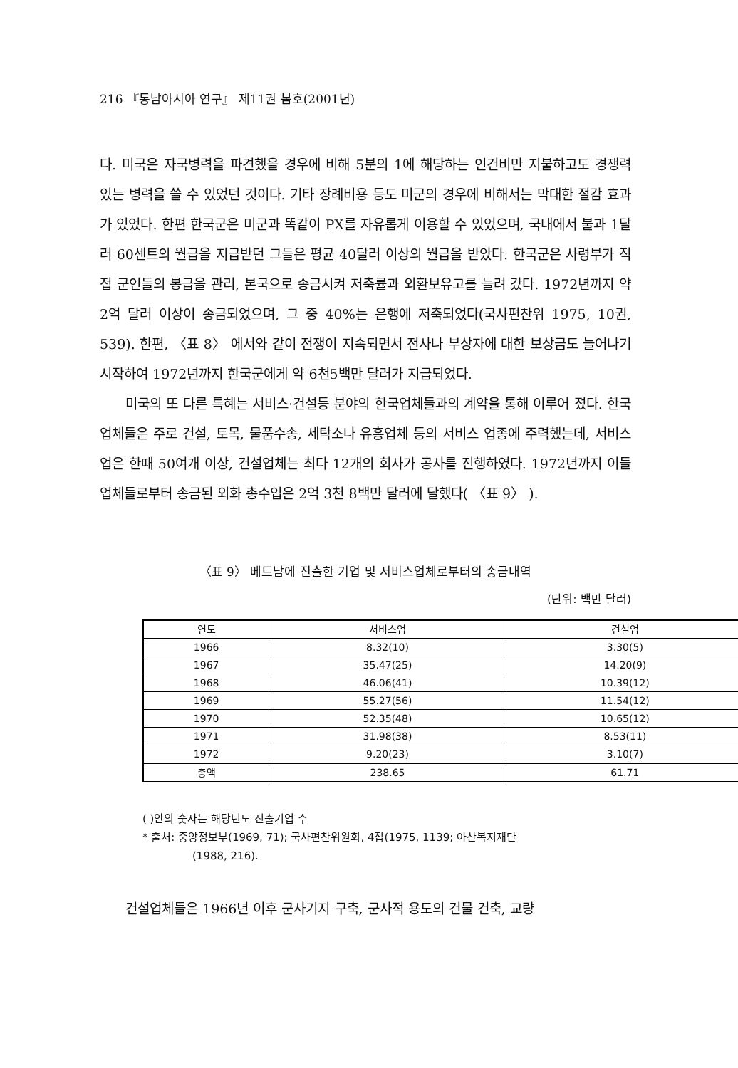216 『동남아시아 연구』 제11권 봄호(2001년)
다. 미국은 자국병력을 파견했을 경우에 비해 5분의 1에 해당하는 인건비만 지불하고도 경쟁력 있는 병력을 쓸 수 있었던 것이다. 기타 장례비용 등도 미군의 경우에 비해서는 막대한 절감 효과가 있었다. 한편 한국군은 미군과 똑같이 PX를 자유롭게 이용할 수 있었으며, 국내에서 불과 1달러 60센트의 월급을 지급받던 그들은 평균 40달러 이상의 월급을 받았다. 한국군은 사령부가 직접 군인들의 봉급을 관리, 본국으로 송금시켜 저축률과 외환보유고를 늘려 갔다. 1972년까지 약 2억 달러 이상이 송금되었으며, 그 중 40%는 은행에 저축되었다(국사편찬위 1975, 10권, 539). 한편, 〈표 8〉 에서와 같이 전쟁이 지속되면서 전사나 부상자에 대한 보상금도 늘어나기 시작하여 1972년까지 한국군에게 약 6천5백만 달러가 지급되었다.
미국의 또 다른 특혜는 서비스·건설등 분야의 한국업체들과의 계약을 통해 이루어 졌다. 한국업체들은 주로 건설, 토목, 물품수송, 세탁소나 유흥업체 등의 서비스 업종에 주력했는데, 서비스업은 한때 50여개 이상, 건설업체는 최다 12개의 회사가 공사를 진행하였다. 1972년까지 이들 업체들로부터 송금된 외화 총수입은 2억 3천 8백만 달러에 달했다( 〈표 9〉 ).
〈표 9〉 베트남에 진출한 기업 및 서비스업체로부터의 송금내역
(단위: 백만 달러)
| 연도 | 서비스업 | 건설업 |
| --- | --- | --- |
| 1966 | 8.32(10) | 3.30(5) |
| 1967 | 35.47(25) | 14.20(9) |
| 1968 | 46.06(41) | 10.39(12) |
| 1969 | 55.27(56) | 11.54(12) |
| 1970 | 52.35(48) | 10.65(12) |
| 1971 | 31.98(38) | 8.53(11) |
| 1972 | 9.20(23) | 3.10(7) |
| 총액 | 238.65 | 61.71 |
( )안의 숫자는 해당년도 진출기업 수
* 출처: 중앙정보부(1969, 71); 국사편찬위원회, 4집(1975, 1139; 아산복지재단
(1988, 216).
건설업체들은 1966년 이후 군사기지 구축, 군사적 용도의 건물 건축, 교량